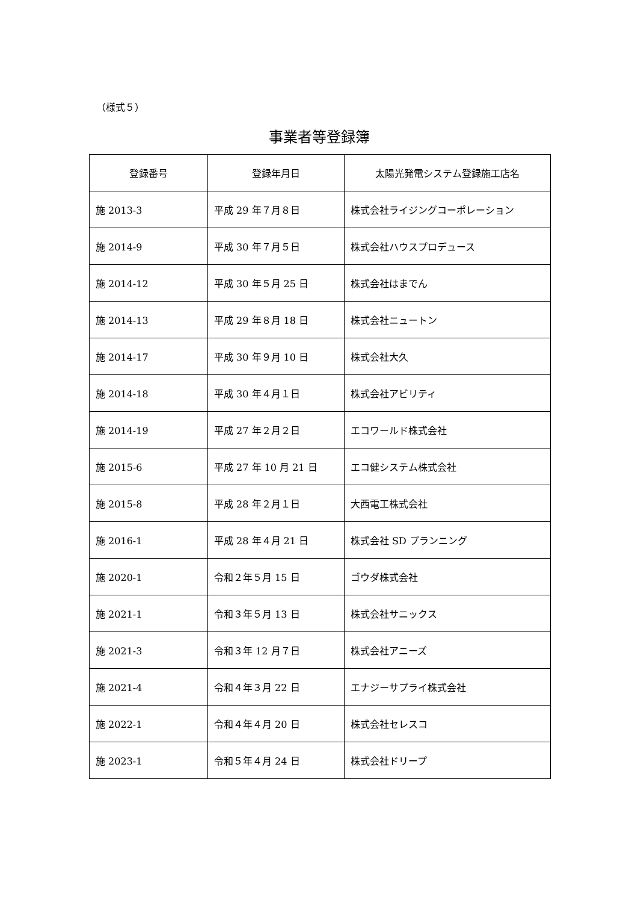（様式５）
事業者等登録簿
| 登録番号 | 登録年月日 | 太陽光発電システム登録施工店名 |
| --- | --- | --- |
| 施 2013-3 | 平成 29 年７月８日 | 株式会社ライジングコーポレーション |
| 施 2014-9 | 平成 30 年７月５日 | 株式会社ハウスプロデュース |
| 施 2014-12 | 平成 30 年５月 25 日 | 株式会社はまでん |
| 施 2014-13 | 平成 29 年８月 18 日 | 株式会社ニュートン |
| 施 2014-17 | 平成 30 年９月 10 日 | 株式会社大久 |
| 施 2014-18 | 平成 30 年４月１日 | 株式会社アビリティ |
| 施 2014-19 | 平成 27 年２月２日 | エコワールド株式会社 |
| 施 2015-6 | 平成 27 年 10 月 21 日 | エコ健システム株式会社 |
| 施 2015-8 | 平成 28 年２月１日 | 大西電工株式会社 |
| 施 2016-1 | 平成 28 年４月 21 日 | 株式会社 SD プランニング |
| 施 2020-1 | 令和２年５月 15 日 | ゴウダ株式会社 |
| 施 2021-1 | 令和３年５月 13 日 | 株式会社サニックス |
| 施 2021-3 | 令和３年 12 月７日 | 株式会社アニーズ |
| 施 2021-4 | 令和４年３月 22 日 | エナジーサプライ株式会社 |
| 施 2022-1 | 令和４年４月 20 日 | 株式会社セレスコ |
| 施 2023-1 | 令和５年４月 24 日 | 株式会社ドリープ |